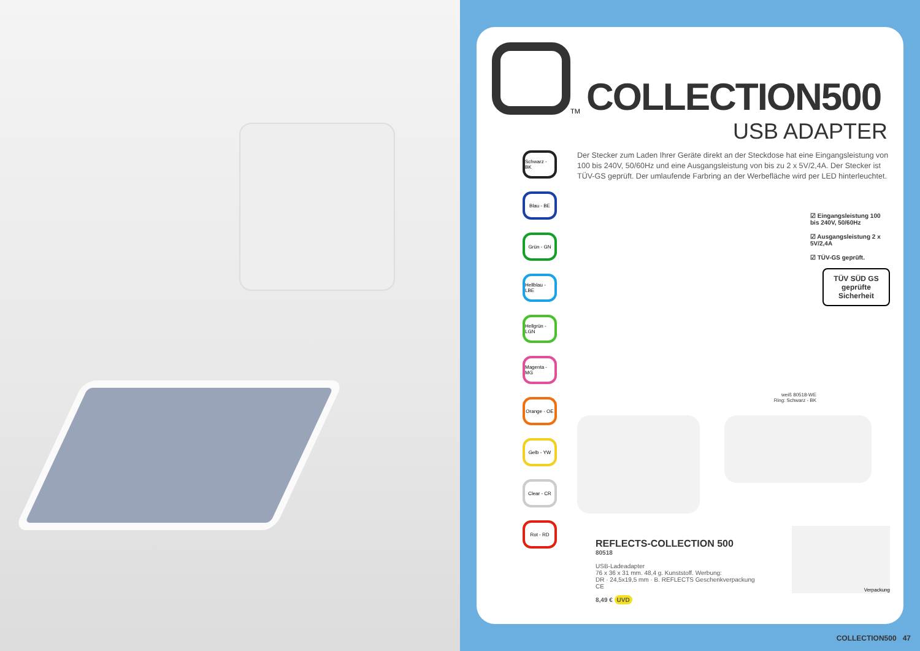<sup>TM</sup>
COLLECTION500
USB ADAPTER
Schwarz - BK
Blau - BE
Grün - GN
Hellblau - LBE
Hellgrün - LGN
Magenta - MG
Orange - OE
Gelb - YW
Clear - CR
Rot - RD
Der Stecker zum Laden Ihrer Geräte direkt an der Steckdose hat eine Eingangsleistung von 100 bis 240V, 50/60Hz und eine Ausgangsleistung von bis zu 2 x 5V/2,4A. Der Stecker ist TÜV-GS geprüft. Der umlaufende Farbring an der Werbefläche wird per LED hinterleuchtet.
☑ Eingangsleistung 100 bis 240V, 50/60Hz
☑ Ausgangsleistung 2 x 5V/2,4A
☑ TÜV-GS geprüft.
TÜV SÜD GS geprüfte Sicherheit
weiß 80518-WE
Ring: Schwarz - BK
REFLECTS-COLLECTION 500
80518
USB-Ladeadapter
76 x 36 x 31 mm. 48,4 g. Kunststoff. Werbung:
DR · 24,5x19,5 mm · B. REFLECTS Geschenkverpackung
CE
8,49 € UVD
Verpackung
COLLECTION500 47